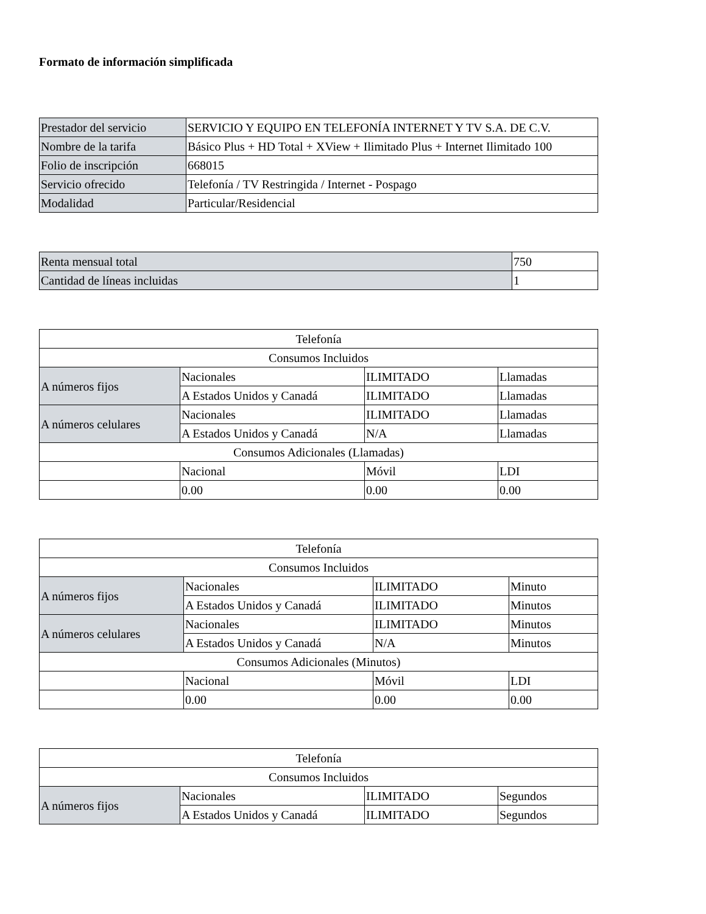Formato de información simplificada
| Prestador del servicio | SERVICIO Y EQUIPO EN TELEFONÍA INTERNET Y TV S.A. DE C.V. |
| Nombre de la tarifa | Básico Plus + HD Total + XView + Ilimitado Plus + Internet Ilimitado 100 |
| Folio de inscripción | 668015 |
| Servicio ofrecido | Telefonía / TV Restringida / Internet - Pospago |
| Modalidad | Particular/Residencial |
| Renta mensual total | 750 |
| Cantidad de líneas incluidas | 1 |
| Telefonía | | | |
| --- | --- | --- | --- |
| Consumos Incluidos | | | |
| A números fijos | Nacionales | ILIMITADO | Llamadas |
| | A Estados Unidos y Canadá | ILIMITADO | Llamadas |
| A números celulares | Nacionales | ILIMITADO | Llamadas |
| | A Estados Unidos y Canadá | N/A | Llamadas |
| Consumos Adicionales (Llamadas) | | | |
| | Nacional | Móvil | LDI |
| | 0.00 | 0.00 | 0.00 |
| Telefonía | | | |
| --- | --- | --- | --- |
| Consumos Incluidos | | | |
| A números fijos | Nacionales | ILIMITADO | Minuto |
| | A Estados Unidos y Canadá | ILIMITADO | Minutos |
| A números celulares | Nacionales | ILIMITADO | Minutos |
| | A Estados Unidos y Canadá | N/A | Minutos |
| Consumos Adicionales (Minutos) | | | |
| | Nacional | Móvil | LDI |
| | 0.00 | 0.00 | 0.00 |
| Telefonía | | | |
| --- | --- | --- | --- |
| Consumos Incluidos | | | |
| A números fijos | Nacionales | ILIMITADO | Segundos |
| | A Estados Unidos y Canadá | ILIMITADO | Segundos |